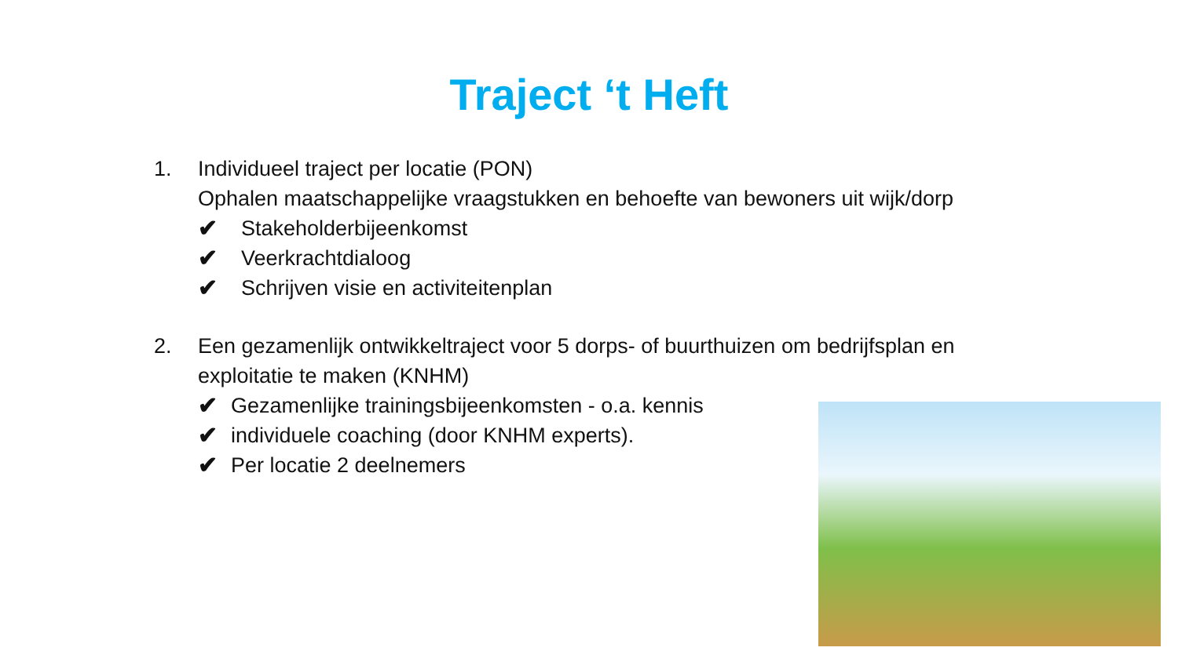Traject ‘t Heft
1. Individueel traject per locatie (PON)
Ophalen maatschappelijke vraagstukken en behoefte van bewoners uit wijk/dorp
✔ Stakeholderbijeenkomst
✔ Veerkrachtdialoog
✔ Schrijven visie en activiteitenplan
2. Een gezamenlijk ontwikkeltraject voor 5 dorps- of buurthuizen om bedrijfsplan en exploitatie te maken (KNHM)
✔ Gezamenlijke trainingsbijeenkomsten - o.a. kennis
✔ individuele coaching (door KNHM experts).
✔ Per locatie 2 deelnemers